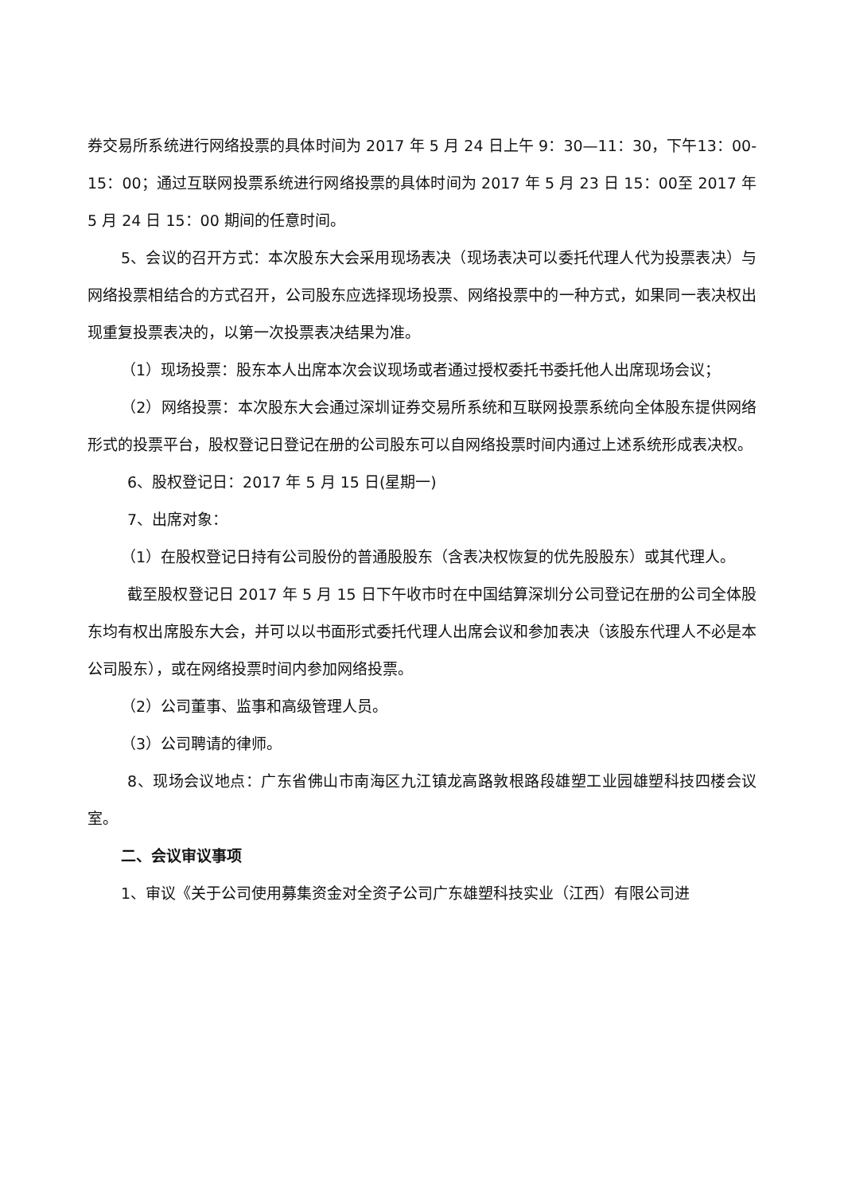券交易所系统进行网络投票的具体时间为 2017 年 5 月 24 日上午 9：30—11：30，下午13：00-15：00；通过互联网投票系统进行网络投票的具体时间为 2017 年 5 月 23 日 15：00至 2017 年 5 月 24 日 15：00 期间的任意时间。
5、会议的召开方式：本次股东大会采用现场表决（现场表决可以委托代理人代为投票表决）与网络投票相结合的方式召开，公司股东应选择现场投票、网络投票中的一种方式，如果同一表决权出现重复投票表决的，以第一次投票表决结果为准。
（1）现场投票：股东本人出席本次会议现场或者通过授权委托书委托他人出席现场会议；
（2）网络投票：本次股东大会通过深圳证券交易所系统和互联网投票系统向全体股东提供网络形式的投票平台，股权登记日登记在册的公司股东可以自网络投票时间内通过上述系统形成表决权。
6、股权登记日：2017 年 5 月 15 日(星期一)
7、出席对象：
（1）在股权登记日持有公司股份的普通股股东（含表决权恢复的优先股股东）或其代理人。
截至股权登记日 2017 年 5 月 15 日下午收市时在中国结算深圳分公司登记在册的公司全体股东均有权出席股东大会，并可以以书面形式委托代理人出席会议和参加表决（该股东代理人不必是本公司股东），或在网络投票时间内参加网络投票。
（2）公司董事、监事和高级管理人员。
（3）公司聘请的律师。
8、现场会议地点：广东省佛山市南海区九江镇龙高路敦根路段雄塑工业园雄塑科技四楼会议室。
二、会议审议事项
1、审议《关于公司使用募集资金对全资子公司广东雄塑科技实业（江西）有限公司进